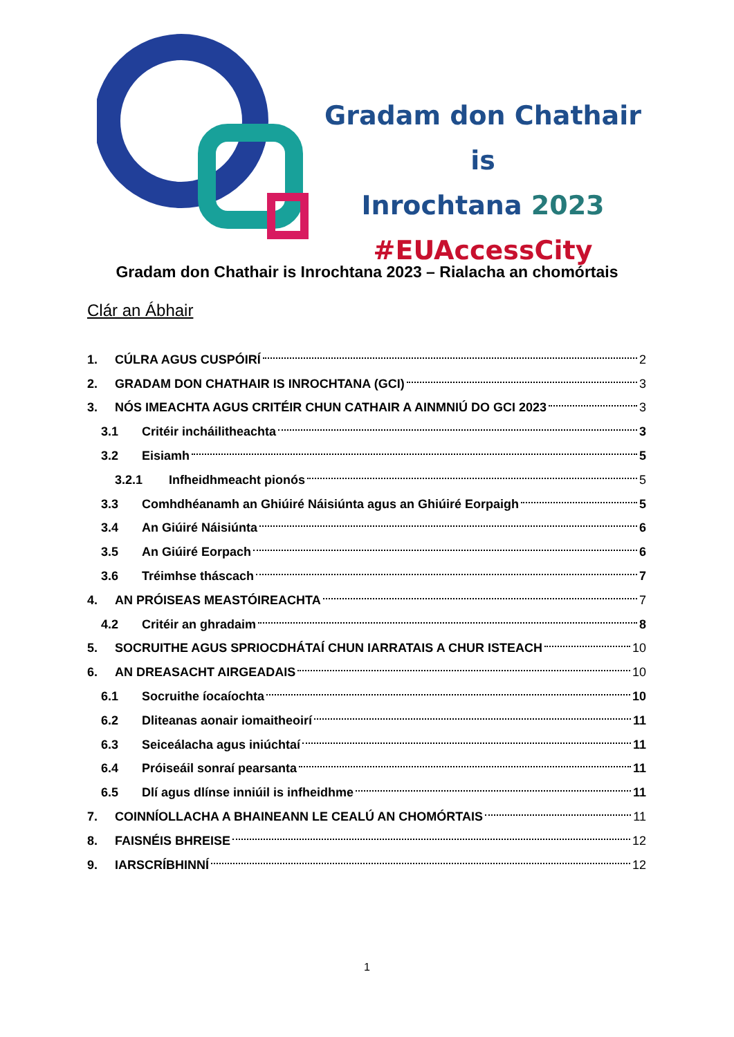Gradam don Chathair is
Inrochtana 2023
#EUAccessCity
Gradam don Chathair is Inrochtana 2023 – Rialacha an chomórtais
Clár an Ábhair
1. CÚLRA AGUS CUSPÓIRÍ 2
2. GRADAM DON CHATHAIR IS INROCHTANA (GCI) 3
3. NÓS IMEACHTA AGUS CRITÉIR CHUN CATHAIR A AINMNIÚ DO GCI 2023 3
3.1 Critéir incháilitheachta 3
3.2 Eisiamh 5
3.2.1 Infheidhmeacht pionós 5
3.3 Comhdhéanamh an Ghiúiré Náisiúnta agus an Ghiúiré Eorpaigh 5
3.4 An Giúiré Náisiúnta 6
3.5 An Giúiré Eorpach 6
3.6 Tréimhse tháscach 7
4. AN PRÓISEAS MEASTÓIREACHTA 7
4.2 Critéir an ghradaim 8
5. SOCRUITHE AGUS SPRIOCDHÁTAÍ CHUN IARRATAIS A CHUR ISTEACH 10
6. AN DREASACHT AIRGEADAIS 10
6.1 Socruithe íocaíochta 10
6.2 Dliteanas aonair iomaitheoirí 11
6.3 Seiceálacha agus iniúchtaí 11
6.4 Próiseáil sonraí pearsanta 11
6.5 Dlí agus dlínse inniúil is infheidhme 11
7. COINNÍOLLACHA A BHAINEANN LE CEALÚ AN CHOMÓRTAIS 11
8. FAISNÉIS BHREISE 12
9. IARSCRÍBHINNÍ 12
1